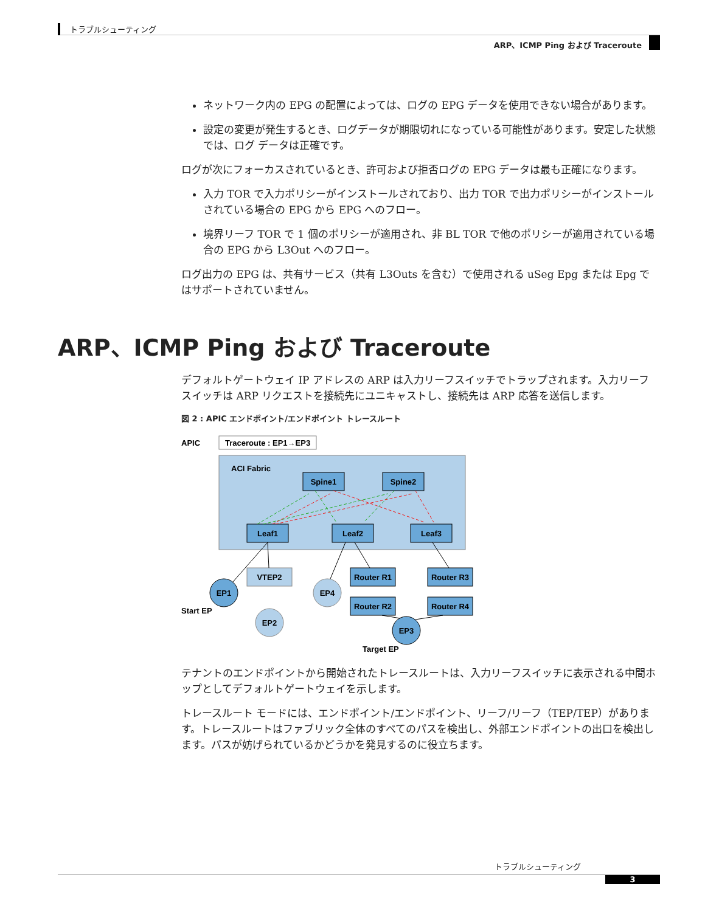トラブルシューティング
ARP、ICMP Ping および Traceroute
ネットワーク内の EPG の配置によっては、ログの EPG データを使用できない場合があります。
設定の変更が発生するとき、ログデータが期限切れになっている可能性があります。安定した状態では、ログ データは正確です。
ログが次にフォーカスされているとき、許可および拒否ログの EPG データは最も正確になります。
入力 TOR で入力ポリシーがインストールされており、出力 TOR で出力ポリシーがインストールされている場合の EPG から EPG へのフロー。
境界リーフ TOR で 1 個のポリシーが適用され、非 BL TOR で他のポリシーが適用されている場合の EPG から L3Out へのフロー。
ログ出力の EPG は、共有サービス（共有 L3Outs を含む）で使用される uSeg Epg または Epg ではサポートされていません。
ARP、ICMP Ping および Traceroute
デフォルトゲートウェイ IP アドレスの ARP は入力リーフスイッチでトラップされます。入力リーフスイッチは ARP リクエストを接続先にユニキャストし、接続先は ARP 応答を送信します。
図 2 : APIC エンドポイント/エンドポイント トレースルート
APIC
Traceroute : EP1→EP3
ACI Fabric
Spine1
Spine2
Leaf1
Leaf2
Leaf3
VTEP2
Router R1
Router R3
Router R2
Router R4
EP1
EP2
EP4
EP3
Start EP
Target EP
テナントのエンドポイントから開始されたトレースルートは、入力リーフスイッチに表示される中間ホップとしてデフォルトゲートウェイを示します。
トレースルート モードには、エンドポイント/エンドポイント、リーフ/リーフ（TEP/TEP）があります。トレースルートはファブリック全体のすべてのパスを検出し、外部エンドポイントの出口を検出します。パスが妨げられているかどうかを発見するのに役立ちます。
トラブルシューティング
3